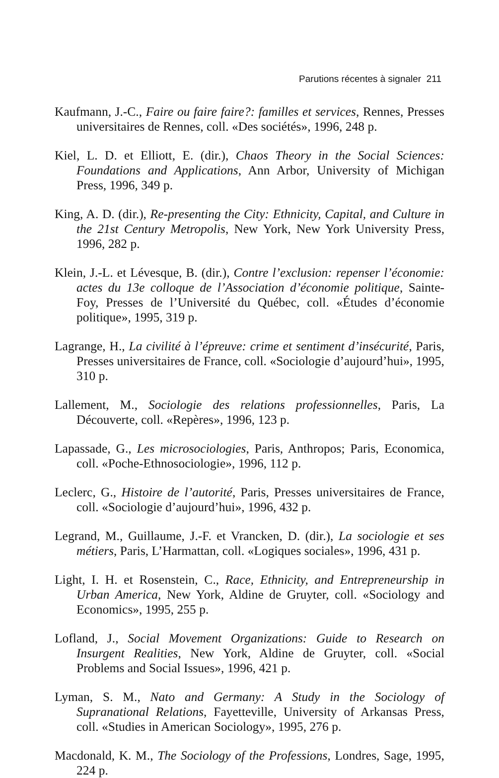Parutions récentes à signaler 211
Kaufmann, J.-C., Faire ou faire faire?: familles et services, Rennes, Presses universitaires de Rennes, coll. «Des sociétés», 1996, 248 p.
Kiel, L. D. et Elliott, E. (dir.), Chaos Theory in the Social Sciences: Foundations and Applications, Ann Arbor, University of Michigan Press, 1996, 349 p.
King, A. D. (dir.), Re-presenting the City: Ethnicity, Capital, and Culture in the 21st Century Metropolis, New York, New York University Press, 1996, 282 p.
Klein, J.-L. et Lévesque, B. (dir.), Contre l’exclusion: repenser l’économie: actes du 13e colloque de l’Association d’économie politique, Sainte-Foy, Presses de l’Université du Québec, coll. «Études d’économie politique», 1995, 319 p.
Lagrange, H., La civilité à l’épreuve: crime et sentiment d’insécurité, Paris, Presses universitaires de France, coll. «Sociologie d’aujourd’hui», 1995, 310 p.
Lallement, M., Sociologie des relations professionnelles, Paris, La Découverte, coll. «Repères», 1996, 123 p.
Lapassade, G., Les microsociologies, Paris, Anthropos; Paris, Economica, coll. «Poche-Ethnosociologie», 1996, 112 p.
Leclerc, G., Histoire de l’autorité, Paris, Presses universitaires de France, coll. «Sociologie d’aujourd’hui», 1996, 432 p.
Legrand, M., Guillaume, J.-F. et Vrancken, D. (dir.), La sociologie et ses métiers, Paris, L’Harmattan, coll. «Logiques sociales», 1996, 431 p.
Light, I. H. et Rosenstein, C., Race, Ethnicity, and Entrepreneurship in Urban America, New York, Aldine de Gruyter, coll. «Sociology and Economics», 1995, 255 p.
Lofland, J., Social Movement Organizations: Guide to Research on Insurgent Realities, New York, Aldine de Gruyter, coll. «Social Problems and Social Issues», 1996, 421 p.
Lyman, S. M., Nato and Germany: A Study in the Sociology of Supranational Relations, Fayetteville, University of Arkansas Press, coll. «Studies in American Sociology», 1995, 276 p.
Macdonald, K. M., The Sociology of the Professions, Londres, Sage, 1995, 224 p.